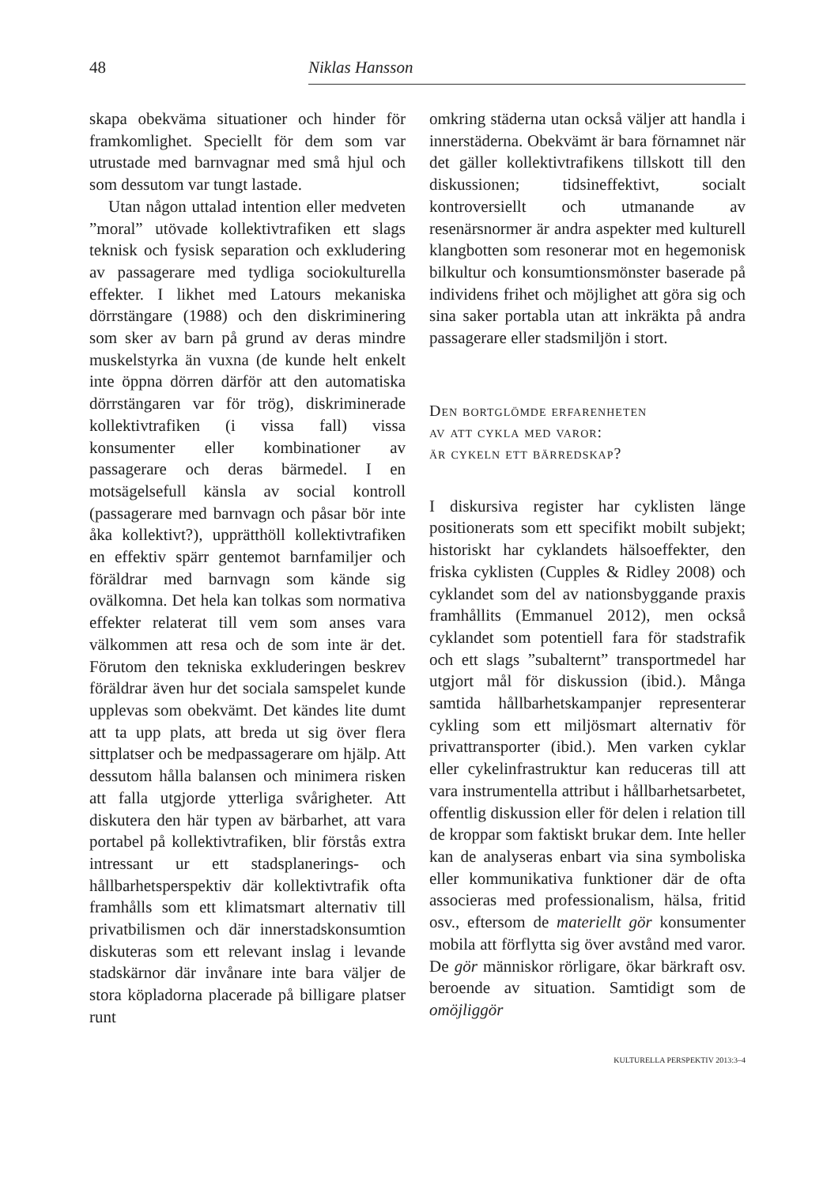48 Niklas Hansson
skapa obekväma situationer och hinder för framkomlighet. Speciellt för dem som var utrustade med barnvagnar med små hjul och som dessutom var tungt lastade.
Utan någon uttalad intention eller medveten ”moral” utövade kollektivtrafiken ett slags teknisk och fysisk separation och exkludering av passagerare med tydliga sociokulturella effekter. I likhet med Latours mekaniska dörrstängare (1988) och den diskriminering som sker av barn på grund av deras mindre muskelstyrka än vuxna (de kunde helt enkelt inte öppna dörren därför att den automatiska dörrstängaren var för trög), diskriminerade kollektivtrafiken (i vissa fall) vissa konsumenter eller kombinationer av passagerare och deras bärmedel. I en motsägelsefull känsla av social kontroll (passagerare med barnvagn och påsar bör inte åka kollektivt?), upprätthöll kollektivtrafiken en effektiv spärr gentemot barnfamiljer och föräldrar med barnvagn som kände sig ovälkomna. Det hela kan tolkas som normativa effekter relaterat till vem som anses vara välkommen att resa och de som inte är det. Förutom den tekniska exkluderingen beskrev föräldrar även hur det sociala samspelet kunde upplevas som obekvämt. Det kändes lite dumt att ta upp plats, att breda ut sig över flera sittplatser och be medpassagerare om hjälp. Att dessutom hålla balansen och minimera risken att falla utgjorde ytterliga svårigheter. Att diskutera den här typen av bärbarhet, att vara portabel på kollektivtrafiken, blir förstås extra intressant ur ett stadsplanerings- och hållbarhetsperspektiv där kollektivtrafik ofta framhålls som ett klimatsmart alternativ till privatbilismen och där innerstadskonsumtion diskuteras som ett relevant inslag i levande stadskärnor där invånare inte bara väljer de stora köpladorna placerade på billigare platser runt
omkring städerna utan också väljer att handla i innerstäderna. Obekvämt är bara förnamnet när det gäller kollektivtrafikens tillskott till den diskussionen; tidsineffektivt, socialt kontroversiellt och utmanande av resenärsnormer är andra aspekter med kulturell klangbotten som resonerar mot en hegemonisk bilkultur och konsumtionsmönster baserade på individens frihet och möjlighet att göra sig och sina saker portabla utan att inkräkta på andra passagerare eller stadsmiljön i stort.
Den bortglömde erfarenheten
av att cykla med varor:
är cykeln ett bärredskap?
I diskursiva register har cyklisten länge positionerats som ett specifikt mobilt subjekt; historiskt har cyklandets hälsoeffekter, den friska cyklisten (Cupples & Ridley 2008) och cyklandet som del av nationsbyggande praxis framhållits (Emmanuel 2012), men också cyklandet som potentiell fara för stadstrafik och ett slags ”subalternt” transportmedel har utgjort mål för diskussion (ibid.). Många samtida hållbarhetskampanjer representerar cykling som ett miljösmart alternativ för privattransporter (ibid.). Men varken cyklar eller cykelinfrastruktur kan reduceras till att vara instrumentella attribut i hållbarhetsarbetet, offentlig diskussion eller för delen i relation till de kroppar som faktiskt brukar dem. Inte heller kan de analyseras enbart via sina symboliska eller kommunikativa funktioner där de ofta associeras med professionalism, hälsa, fritid osv., eftersom de materiellt gör konsumenter mobila att förflytta sig över avstånd med varor. De gör människor rörligare, ökar bärkraft osv. beroende av situation. Samtidigt som de omöjliggör
KULTURELLA PERSPEKTIV 2013:3–4